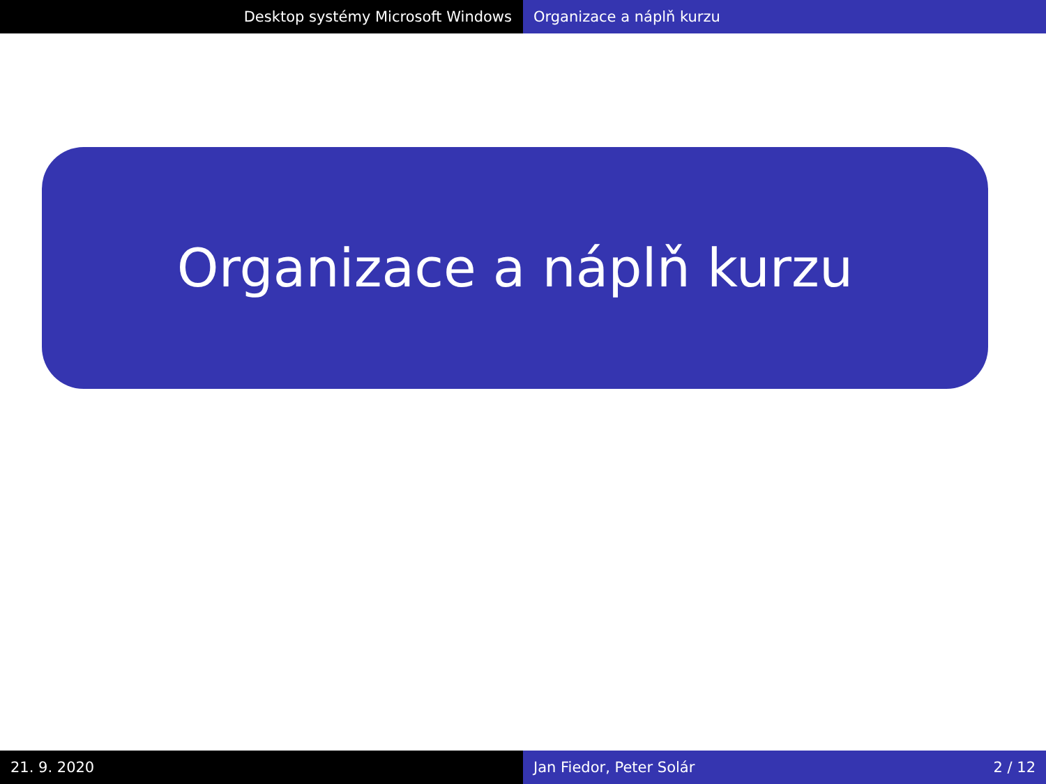Desktop systémy Microsoft Windows Organizace a náplň kurzu
Organizace a náplň kurzu
21. 9. 2020 Jan Fiedor, Peter Solár 2 / 12